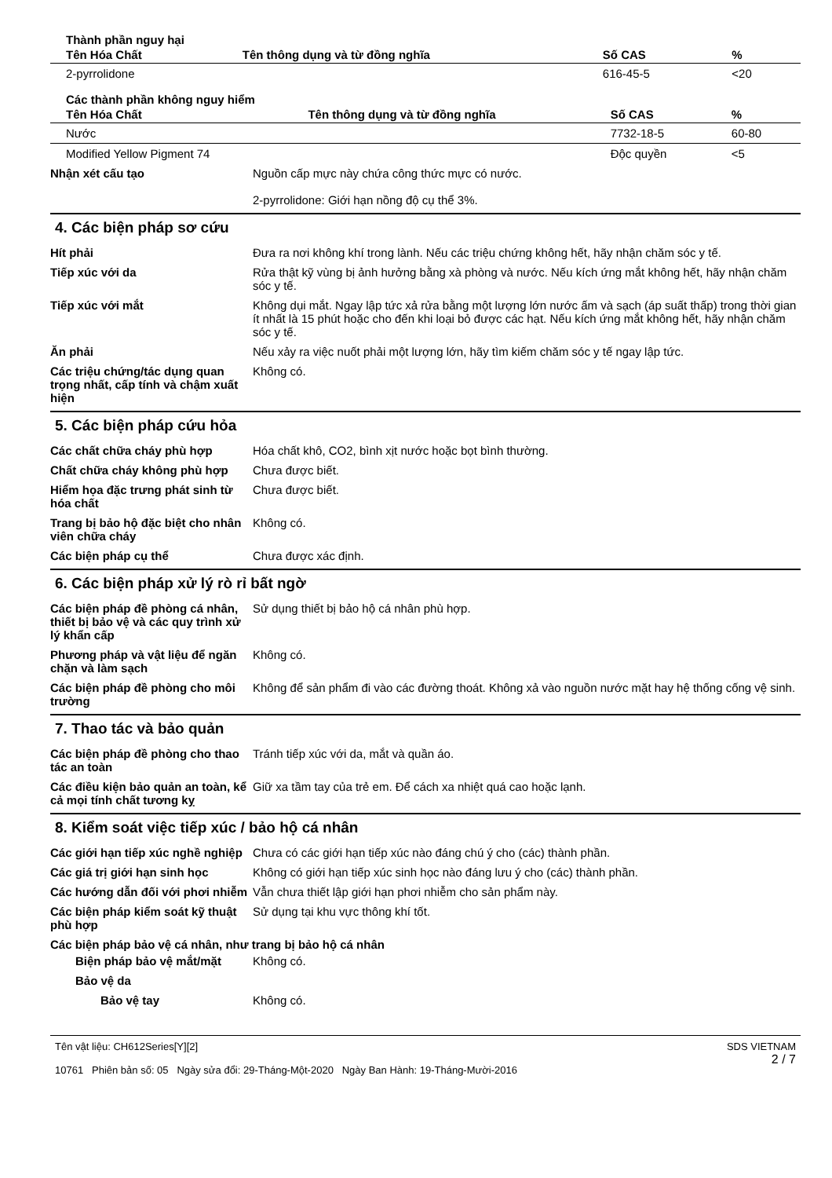Thành phần nguy hại
| Tên Hóa Chất | Tên thông dụng và từ đồng nghĩa | Số CAS | % |
| --- | --- | --- | --- |
| 2-pyrrolidone | | 616-45-5 | <20 |
Các thành phần không nguy hiểm
| Tên Hóa Chất | Tên thông dụng và từ đồng nghĩa | Số CAS | % |
| --- | --- | --- | --- |
| Nước | | 7732-18-5 | 60-80 |
| Modified Yellow Pigment 74 | | Độc quyền | <5 |
Nhận xét cấu tạo Nguồn cấp mực này chứa công thức mực có nước.
2-pyrrolidone: Giới hạn nồng độ cụ thể 3%.
4. Các biện pháp sơ cứu
Hít phải Đưa ra nơi không khí trong lành. Nếu các triệu chứng không hết, hãy nhận chăm sóc y tế.
Tiếp xúc với da Rửa thật kỹ vùng bị ảnh hưởng bằng xà phòng và nước. Nếu kích ứng mắt không hết, hãy nhận chăm sóc y tế.
Tiếp xúc với mắt Không dụi mắt. Ngay lập tức xả rửa bằng một lượng lớn nước ấm và sạch (áp suất thấp) trong thời gian ít nhất là 15 phút hoặc cho đến khi loại bỏ được các hạt. Nếu kích ứng mắt không hết, hãy nhận chăm sóc y tế.
Ăn phải Nếu xảy ra việc nuốt phải một lượng lớn, hãy tìm kiếm chăm sóc y tế ngay lập tức.
Các triệu chứng/tác dụng quan trọng nhất, cấp tính và chậm xuất hiện
Không có.
5. Các biện pháp cứu hỏa
Các chất chữa cháy phù hợp Hóa chất khô, CO2, bình xịt nước hoặc bọt bình thường.
Chất chữa cháy không phù hợp Chưa được biết.
Hiểm họa đặc trưng phát sinh từ hóa chất
Chưa được biết.
Trang bị bảo hộ đặc biệt cho nhân viên chữa cháy
Không có.
Các biện pháp cụ thể Chưa được xác định.
6. Các biện pháp xử lý rò rỉ bất ngờ
Các biện pháp đề phòng cá nhân, thiết bị bảo vệ và các quy trình xử lý khẩn cấp
Sử dụng thiết bị bảo hộ cá nhân phù hợp.
Phương pháp và vật liệu để ngăn chặn và làm sạch
Không có.
Các biện pháp đề phòng cho môi trường
Không để sản phẩm đi vào các đường thoát. Không xả vào nguồn nước mặt hay hệ thống cống vệ sinh.
7. Thao tác và bảo quản
Các biện pháp đề phòng cho thao tác an toàn
Tránh tiếp xúc với da, mắt và quần áo.
Các điều kiện bảo quản an toàn, kể cả mọi tính chất tương kỵ
Giữ xa tầm tay của trẻ em. Để cách xa nhiệt quá cao hoặc lạnh.
8. Kiểm soát việc tiếp xúc / bảo hộ cá nhân
Các giới hạn tiếp xúc nghề nghiệp
Chưa có các giới hạn tiếp xúc nào đáng chú ý cho (các) thành phần.
Các giá trị giới hạn sinh học
Không có giới hạn tiếp xúc sinh học nào đáng lưu ý cho (các) thành phần.
Các hướng dẫn đối với phơi nhiễm
Vẫn chưa thiết lập giới hạn phơi nhiễm cho sản phẩm này.
Các biện pháp kiểm soát kỹ thuật phù hợp
Sử dụng tại khu vực thông khí tốt.
Các biện pháp bảo vệ cá nhân, như trang bị bảo hộ cá nhân
Biện pháp bảo vệ mắt/mặt Không có.
Bảo vệ da
Bảo vệ tay Không có.
Tên vật liệu: CH612Series[Y][2]
10761 Phiên bản số: 05 Ngày sửa đổi: 29-Tháng-Một-2020 Ngày Ban Hành: 19-Tháng-Mười-2016
SDS VIETNAM
2 / 7